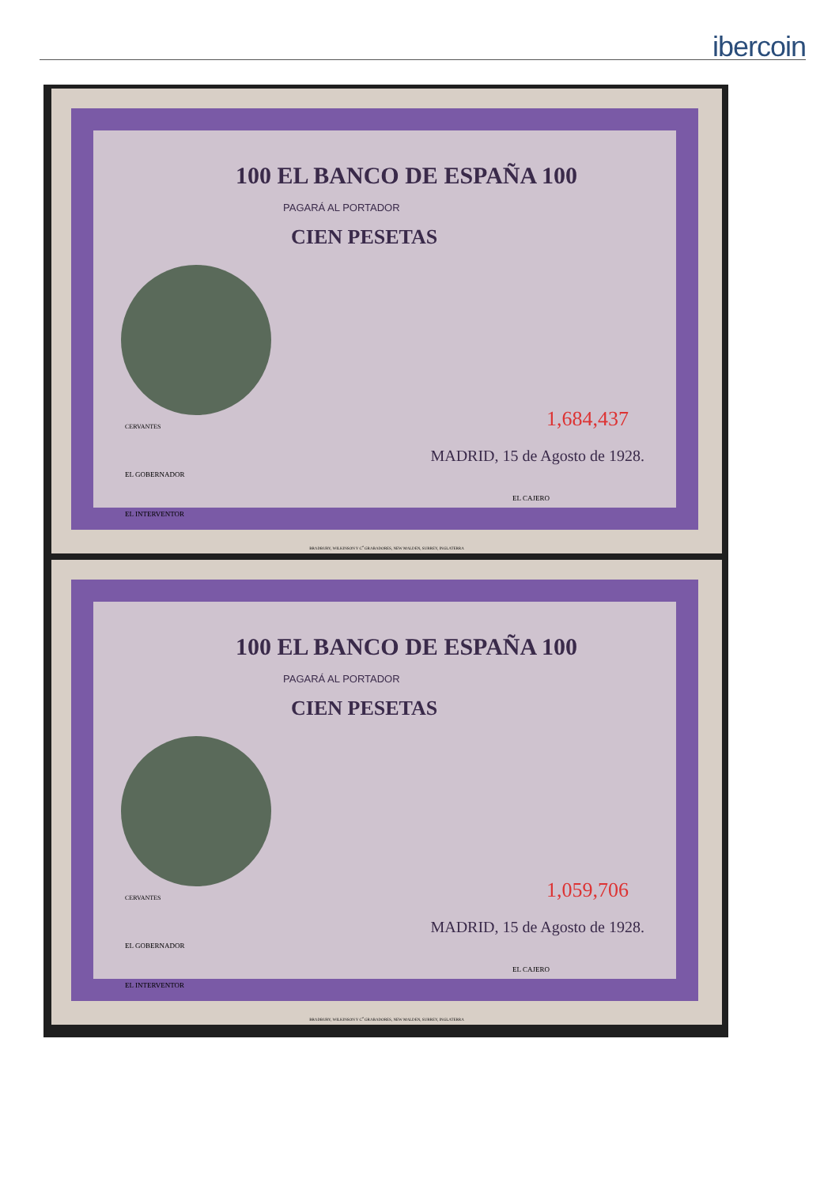ibercoin
100 EL BANCO DE ESPAÑA 100
PAGARÁ AL PORTADOR
CIEN PESETAS
CERVANTES 1,684,437
MADRID, 15 de Agosto de 1928.
EL GOBERNADOR
EL INTERVENTOR
EL CAJERO
BRADBURY, WILKINSON Y C<sup>a</sup> GRABADORES, NEW MALDEN, SURREY, INGLATERRA
100 EL BANCO DE ESPAÑA 100
PAGARÁ AL PORTADOR
CIEN PESETAS
CERVANTES 1,059,706
MADRID, 15 de Agosto de 1928.
EL GOBERNADOR
EL INTERVENTOR
EL CAJERO
BRADBURY, WILKINSON Y C<sup>a</sup> GRABADORES, NEW MALDEN, SURREY, INGLATERRA